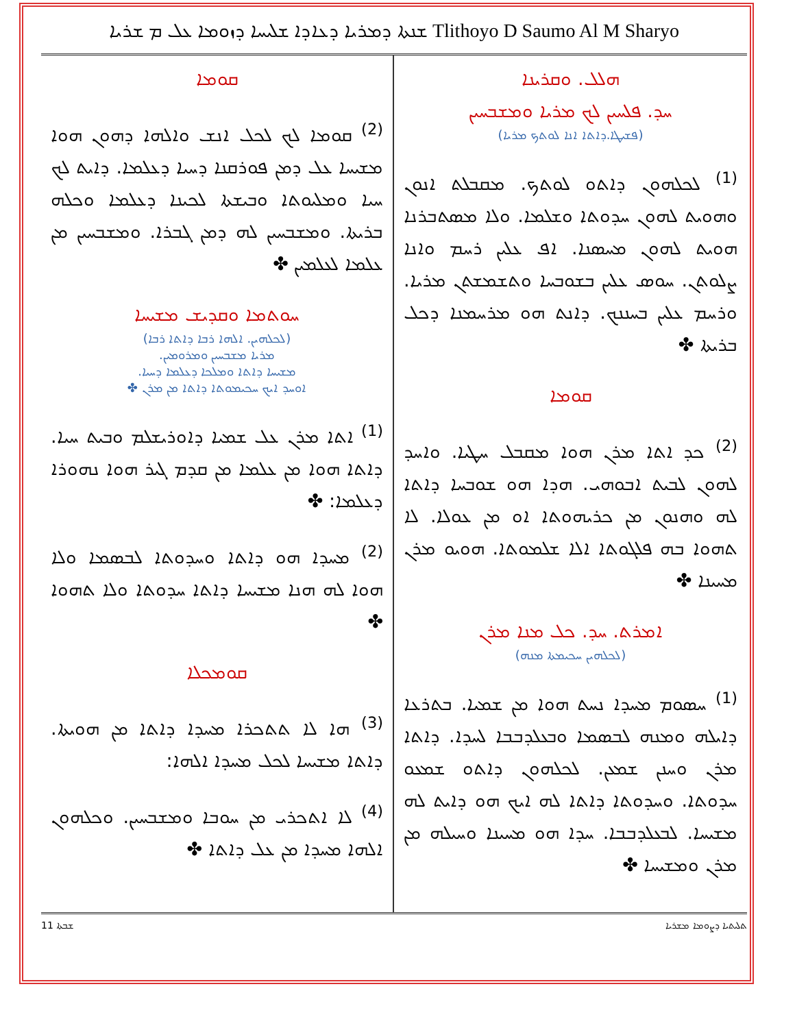ܫܢܬܐ ܕܡܪܝܐ ܕܥܐܕܐ ܫܠܝܚܐ ܕܙܘܡܐ ܥܠ ܡ ܫܪܝܐ Tlithoyo D Saumo Al M Sharyo
ܗܠܠ. ܘܩܪܝܢܐ
ܚܕ. ܦܠܚܝܢ ܠܟ ܡܪܝܐ ܘܡܫܒܚܝܢ
(ܦܫܝܛܐ.ܕܐܬܐ ܐܢܐ ܠܘܬܟ ܡܪܝܐ)
<sup>(1)</sup> ܠܟܠܗܘܢ ܕܐܬܘ ܠܘܬܟ. ܡܩܒܠܬ ܐܢܘܢ ܘܗܘܝܬ ܠܗܘܢ ܚܕܘܬܐ ܘܫܠܡܐ. ܘܠܐ ܡܣܬܒܪܢܐ ܗܘܝܬ ܠܗܘܢ ܡܚܣܢܐ. ܐܦ ܥܠܝܢ ܪܚܡ ܘܐܢܐ ܨܠܘܬܢ. ܚܘܣ ܥܠܝܢ ܒܫܘܒܚܐ ܘܬܫܡܫܬܢ ܡܪܝܐ. ܘܪܚܡ ܥܠܝܢ ܒܚܢܢܟ. ܕܐܢܬ ܗܘ ܡܪܚܡܢܐ ܕܟܠ ܒܪܝܬܐ ✤
ܩܘܡܐ
<sup>(2)</sup> ܟܕ ܐܬܐ ܡܪܢ ܗܘܐ ܡܩܒܠ ܚܛܝܐ. ܘܐܚܕ ܠܗܘܢ ܠܒܝܬ ܐܒܘܗܝ. ܗܕܐ ܗܘ ܫܘܒܚܐ ܕܐܬܐ ܠܗ ܘܗܢܘܢ ܡܢ ܟܪܝܗܘܬܐ ܐܘ ܡܢ ܥܘܠܐ. ܠܐ ܬܗܘܐ ܒܗ ܦܠܓܘܬܐ ܐܠܐ ܫܠܡܘܬܐ. ܗܘܝܘ ܡܪܢ ܡܚܝܢܐ ✤
ܐܡܪܬ. ܚܕ. ܟܠ ܡܢܐ ܡܪܢ
(ܠܟܠܗܝܢ ܚܟܝܡܬܐ ܡܢܗ)
<sup>(1)</sup> ܚܣܘܡ ܡܚܕܐ ܢܚܬ ܗܘܐ ܡܢ ܫܡܝܐ. ܒܬܪܥܐ ܕܐܝܠܗ ܘܡܢܗ ܠܒܣܡܐ ܘܒܥܠܕܒܒܐ ܠܚܕܐ. ܕܐܬܐ ܡܪܢ ܘܚܢܢ ܫܡܥܢ. ܠܟܠܗܘܢ ܕܐܬܘ ܫܡܥܘ ܚܕܘܬܐ. ܘܚܕܘܬܐ ܕܐܬܐ ܠܗ ܐܝܟ ܗܘ ܕܐܝܬ ܠܗ ܡܫܝܚܐ. ܠܒܥܠܕܒܒܐ. ܚܕܐ ܗܘ ܡܚܝܢܐ ܘܚܝܠܗ ܡܢ ܡܪܢ ܘܡܫܝܚܐ ✤
ܩܘܡܐ
<sup>(2)</sup> ܩܘܡܐ ܠܟ ܠܟܠ ܐܢܫ ܘܐܠܗܐ ܕܗܘܢ ܗܘܐ ܡܫܝܚܐ ܥܠ ܕܡܢ ܦܘܪܩܢܐ ܕܚܝܐ ܕܥܠܡܐ. ܕܐܝܬ ܠܟ ܚܝܐ ܘܡܠܝܘܬܐ ܘܒܝܫܬܐ ܠܟܝܢܐ ܕܥܠܡܐ ܘܟܠܗ ܒܪܝܬܐ. ܘܡܫܒܚܝܢ ܠܗ ܕܡܢ ܓܒܪܐ. ܘܡܫܒܚܝܢ ܡܢ ܥܠܡܐ ܠܥܠܡܝܢ ✤
ܚܘܬܡܐ ܘܩܕܝܫ ܡܫܝܚܐ
(ܠܟܠܗܝܢ. ܐܠܗܐ ܪܒܐ ܕܐܬܐ ܪܒܐ)
ܡܪܝܐ ܡܫܒܚܝܢ ܘܡܪܘܡܝܢ.
ܡܫܝܚܐ ܕܐܬܐ ܘܡܠܟܐ ܕܥܠܡܐ ܕܚܝܐ.
ܐܘܚܕ ܐܝܟ ܚܟܝܡܘܬܐ ܕܐܬܐ ܡܢ ܡܪܢ ✤
<sup>(1)</sup> ܐܬܐ ܡܪܢ ܥܠ ܫܡܝܐ ܕܐܘܪܝܫܠܡ ܘܒܝܬ ܚܝܐ. ܕܐܬܐ ܗܘܐ ܡܢ ܥܠܡܐ ܡܢ ܩܕܡ ܓܝܪ ܗܘܐ ܢܗܘܪܐ ܕܥܠܡܐ: ✤
<sup>(2)</sup> ܡܚܕܐ ܗܘ ܕܐܬܐ ܘܚܕܘܬܐ ܠܒܣܡܐ ܘܠܐ ܗܘܐ ܠܗ ܗܢܐ ܡܫܝܚܐ ܕܐܬܐ ܚܕܘܬܐ ܘܠܐ ܬܗܘܐ ✤
ܩܘܡܟܠܐ
<sup>(3)</sup> ܗܐ ܠܐ ܬܬܟܪܐ ܡܚܕܐ ܕܐܬܐ ܡܢ ܗܘܝܬܐ. ܕܐܬܐ ܡܫܝܚܐ ܠܟܠ ܡܚܕܐ ܐܠܗܐ:
<sup>(4)</sup> ܠܐ ܐܬܟܪܝ ܡܢ ܚܘܒܐ ܘܡܫܒܚܝܢ. ܘܟܠܗܘܢ ܐܠܗܐ ܡܚܕܐ ܡܢ ܥܠ ܕܐܬܐ ✤
ܫܒܬܐ 11 ܬܠܝܬܝܐ ܕܨܘܡܐ ܡܫܪܝܐ